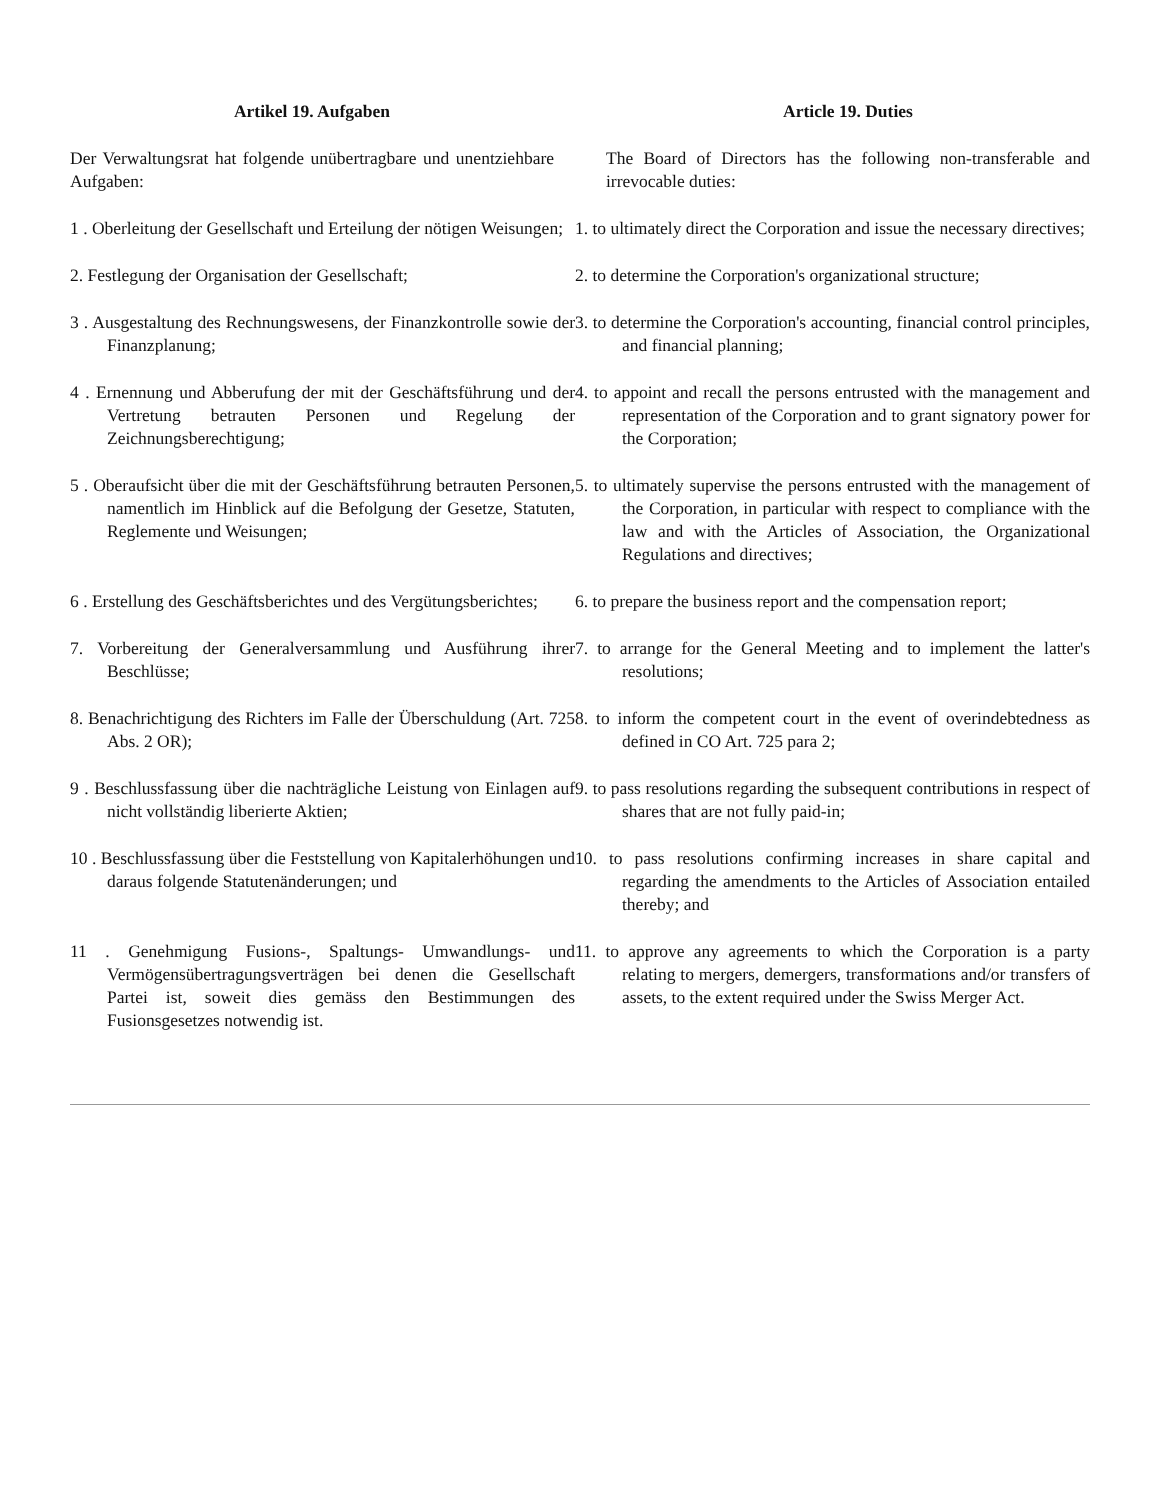Artikel 19. Aufgaben Article 19. Duties
Der Verwaltungsrat hat folgende unübertragbare und unentziehbare Aufgaben:
The Board of Directors has the following non-transferable and irrevocable duties:
1 . Oberleitung der Gesellschaft und Erteilung der nötigen Weisungen;
1. to ultimately direct the Corporation and issue the necessary directives;
2. Festlegung der Organisation der Gesellschaft;
2. to determine the Corporation's organizational structure;
3 . Ausgestaltung des Rechnungswesens, der Finanzkontrolle sowie der Finanzplanung;
3. to determine the Corporation's accounting, financial control principles, and financial planning;
4 . Ernennung und Abberufung der mit der Geschäftsführung und der Vertretung betrauten Personen und Regelung der Zeichnungsberechtigung;
4. to appoint and recall the persons entrusted with the management and representation of the Corporation and to grant signatory power for the Corporation;
5 . Oberaufsicht über die mit der Geschäftsführung betrauten Personen, namentlich im Hinblick auf die Befolgung der Gesetze, Statuten, Reglemente und Weisungen;
5. to ultimately supervise the persons entrusted with the management of the Corporation, in particular with respect to compliance with the law and with the Articles of Association, the Organizational Regulations and directives;
6 . Erstellung des Geschäftsberichtes und des Vergütungsberichtes;
6. to prepare the business report and the compensation report;
7. Vorbereitung der Generalversammlung und Ausführung ihrer Beschlüsse;
7. to arrange for the General Meeting and to implement the latter's resolutions;
8. Benachrichtigung des Richters im Falle der Überschuldung (Art. 725 Abs. 2 OR);
8. to inform the competent court in the event of overindebtedness as defined in CO Art. 725 para 2;
9 . Beschlussfassung über die nachträgliche Leistung von Einlagen auf nicht vollständig liberierte Aktien;
9. to pass resolutions regarding the subsequent contributions in respect of shares that are not fully paid-in;
10 . Beschlussfassung über die Feststellung von Kapitalerhöhungen und daraus folgende Statutenänderungen; und
10. to pass resolutions confirming increases in share capital and regarding the amendments to the Articles of Association entailed thereby; and
11 . Genehmigung Fusions-, Spaltungs- Umwandlungs- und Vermögensübertragungsverträgen bei denen die Gesellschaft Partei ist, soweit dies gemäss den Bestimmungen des Fusionsgesetzes notwendig ist.
11. to approve any agreements to which the Corporation is a party relating to mergers, demergers, transformations and/or transfers of assets, to the extent required under the Swiss Merger Act.